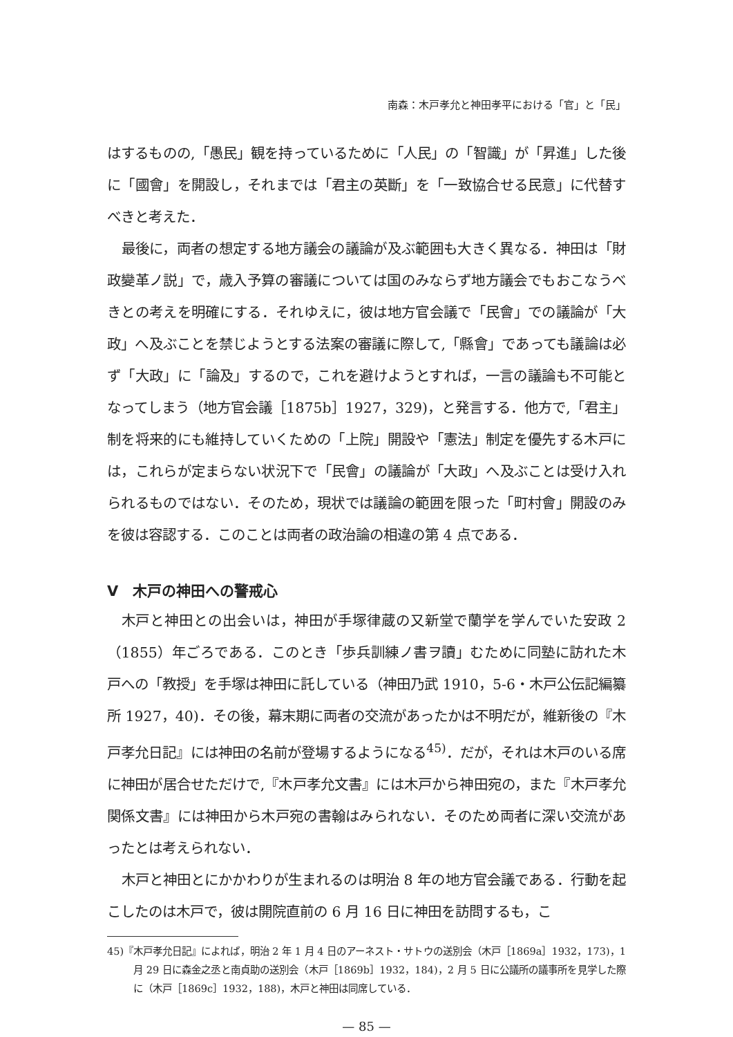南森：木戸孝允と神田孝平における「官」と「民」
はするものの,「愚民」観を持っているために「人民」の「智識」が「昇進」した後に「國會」を開設し，それまでは「君主の英斷」を「一致協合せる民意」に代替すべきと考えた．
最後に，両者の想定する地方議会の議論が及ぶ範囲も大きく異なる．神田は「財政變革ノ説」で，歳入予算の審議については国のみならず地方議会でもおこなうべきとの考えを明確にする．それゆえに，彼は地方官会議で「民會」での議論が「大政」へ及ぶことを禁じようとする法案の審議に際して,「縣會」であっても議論は必ず「大政」に「論及」するので，これを避けようとすれば，一言の議論も不可能となってしまう（地方官会議［1875b］1927，329)，と発言する．他方で,「君主」制を将来的にも維持していくための「上院」開設や「憲法」制定を優先する木戸には，これらが定まらない状況下で「民會」の議論が「大政」へ及ぶことは受け入れられるものではない．そのため，現状では議論の範囲を限った「町村會」開設のみを彼は容認する．このことは両者の政治論の相違の第 4 点である．
V　木戸の神田への警戒心
木戸と神田との出会いは，神田が手塚律蔵の又新堂で蘭学を学んでいた安政 2（1855）年ごろである．このとき「歩兵訓練ノ書ヲ讀」むために同塾に訪れた木戸への「教授」を手塚は神田に託している（神田乃武 1910，5-6・木戸公伝記編纂所 1927，40)．その後，幕末期に両者の交流があったかは不明だが，維新後の『木戸孝允日記』には神田の名前が登場するようになる<sup>45)</sup>．だが，それは木戸のいる席に神田が居合せただけで,『木戸孝允文書』には木戸から神田宛の，また『木戸孝允関係文書』には神田から木戸宛の書翰はみられない．そのため両者に深い交流があったとは考えられない．
木戸と神田とにかかわりが生まれるのは明治 8 年の地方官会議である．行動を起こしたのは木戸で，彼は開院直前の 6 月 16 日に神田を訪問するも，こ
45)『木戸孝允日記』によれば，明治 2 年 1 月 4 日のアーネスト・サトウの送別会（木戸［1869a］1932，173)，1 月 29 日に森金之丞と南貞助の送別会（木戸［1869b］1932，184)，2 月 5 日に公議所の議事所を見学した際に（木戸［1869c］1932，188)，木戸と神田は同席している．
— 85 —